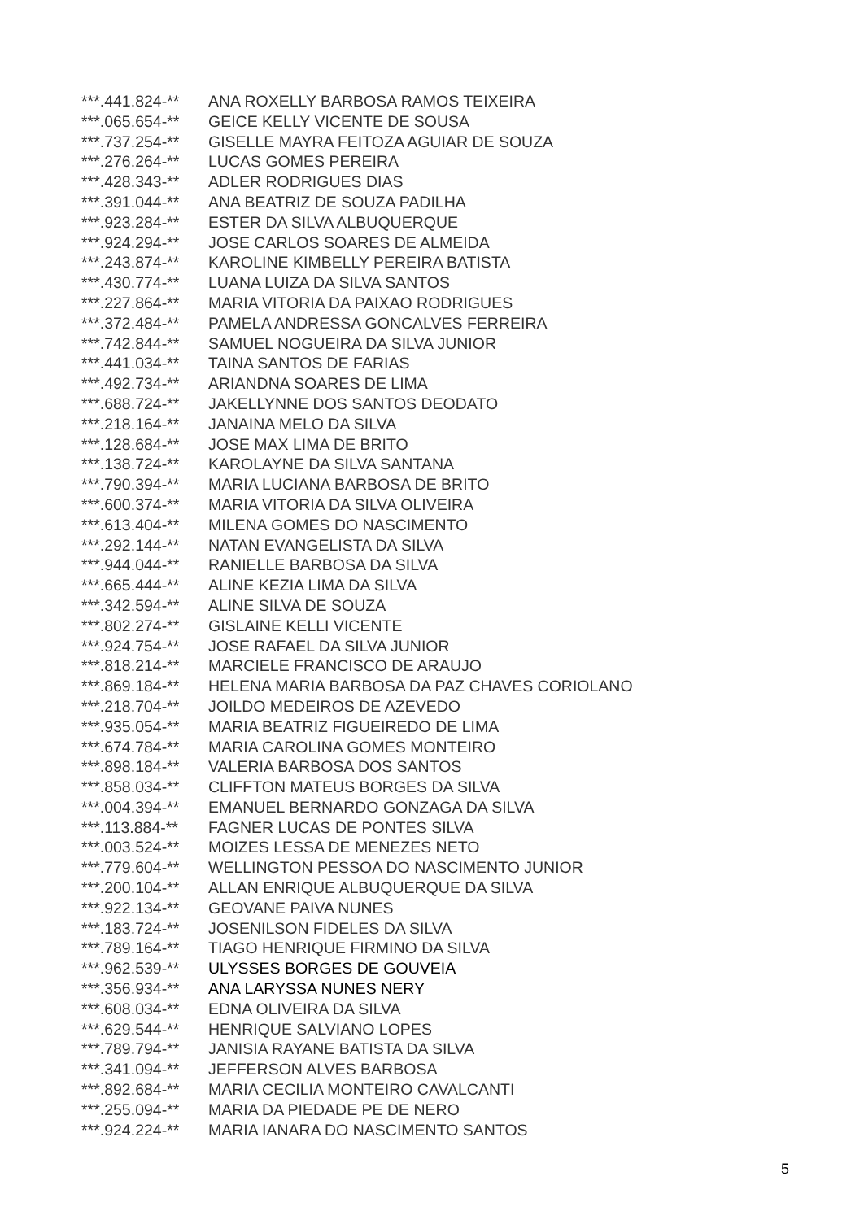| ***.441.824-** | ANA ROXELLY BARBOSA RAMOS TEIXEIRA |
| ***.065.654-** | GEICE KELLY VICENTE DE SOUSA |
| ***.737.254-** | GISELLE MAYRA FEITOZA AGUIAR DE SOUZA |
| ***.276.264-** | LUCAS GOMES PEREIRA |
| ***.428.343-** | ADLER RODRIGUES DIAS |
| ***.391.044-** | ANA BEATRIZ DE SOUZA PADILHA |
| ***.923.284-** | ESTER DA SILVA ALBUQUERQUE |
| ***.924.294-** | JOSE CARLOS SOARES DE ALMEIDA |
| ***.243.874-** | KAROLINE KIMBELLY PEREIRA BATISTA |
| ***.430.774-** | LUANA LUIZA DA SILVA SANTOS |
| ***.227.864-** | MARIA VITORIA DA PAIXAO RODRIGUES |
| ***.372.484-** | PAMELA ANDRESSA GONCALVES FERREIRA |
| ***.742.844-** | SAMUEL NOGUEIRA DA SILVA JUNIOR |
| ***.441.034-** | TAINA SANTOS DE FARIAS |
| ***.492.734-** | ARIANDNA SOARES DE LIMA |
| ***.688.724-** | JAKELLYNNE DOS SANTOS DEODATO |
| ***.218.164-** | JANAINA MELO DA SILVA |
| ***.128.684-** | JOSE MAX LIMA DE BRITO |
| ***.138.724-** | KAROLAYNE DA SILVA SANTANA |
| ***.790.394-** | MARIA LUCIANA BARBOSA DE BRITO |
| ***.600.374-** | MARIA VITORIA DA SILVA OLIVEIRA |
| ***.613.404-** | MILENA GOMES DO NASCIMENTO |
| ***.292.144-** | NATAN EVANGELISTA DA SILVA |
| ***.944.044-** | RANIELLE BARBOSA DA SILVA |
| ***.665.444-** | ALINE KEZIA LIMA DA SILVA |
| ***.342.594-** | ALINE SILVA DE SOUZA |
| ***.802.274-** | GISLAINE KELLI VICENTE |
| ***.924.754-** | JOSE RAFAEL DA SILVA JUNIOR |
| ***.818.214-** | MARCIELE FRANCISCO DE ARAUJO |
| ***.869.184-** | HELENA MARIA BARBOSA DA PAZ CHAVES CORIOLANO |
| ***.218.704-** | JOILDO MEDEIROS DE AZEVEDO |
| ***.935.054-** | MARIA BEATRIZ FIGUEIREDO DE LIMA |
| ***.674.784-** | MARIA CAROLINA GOMES MONTEIRO |
| ***.898.184-** | VALERIA BARBOSA DOS SANTOS |
| ***.858.034-** | CLIFFTON MATEUS BORGES DA SILVA |
| ***.004.394-** | EMANUEL BERNARDO GONZAGA DA SILVA |
| ***.113.884-** | FAGNER LUCAS DE PONTES SILVA |
| ***.003.524-** | MOIZES LESSA DE MENEZES NETO |
| ***.779.604-** | WELLINGTON PESSOA DO NASCIMENTO JUNIOR |
| ***.200.104-** | ALLAN ENRIQUE ALBUQUERQUE DA SILVA |
| ***.922.134-** | GEOVANE PAIVA NUNES |
| ***.183.724-** | JOSENILSON FIDELES DA SILVA |
| ***.789.164-** | TIAGO HENRIQUE FIRMINO DA SILVA |
| ***.962.539-** | ULYSSES BORGES DE GOUVEIA |
| ***.356.934-** | ANA LARYSSA NUNES NERY |
| ***.608.034-** | EDNA OLIVEIRA DA SILVA |
| ***.629.544-** | HENRIQUE SALVIANO LOPES |
| ***.789.794-** | JANISIA RAYANE BATISTA DA SILVA |
| ***.341.094-** | JEFFERSON ALVES BARBOSA |
| ***.892.684-** | MARIA CECILIA MONTEIRO CAVALCANTI |
| ***.255.094-** | MARIA DA PIEDADE PE DE NERO |
| ***.924.224-** | MARIA IANARA DO NASCIMENTO SANTOS |
5